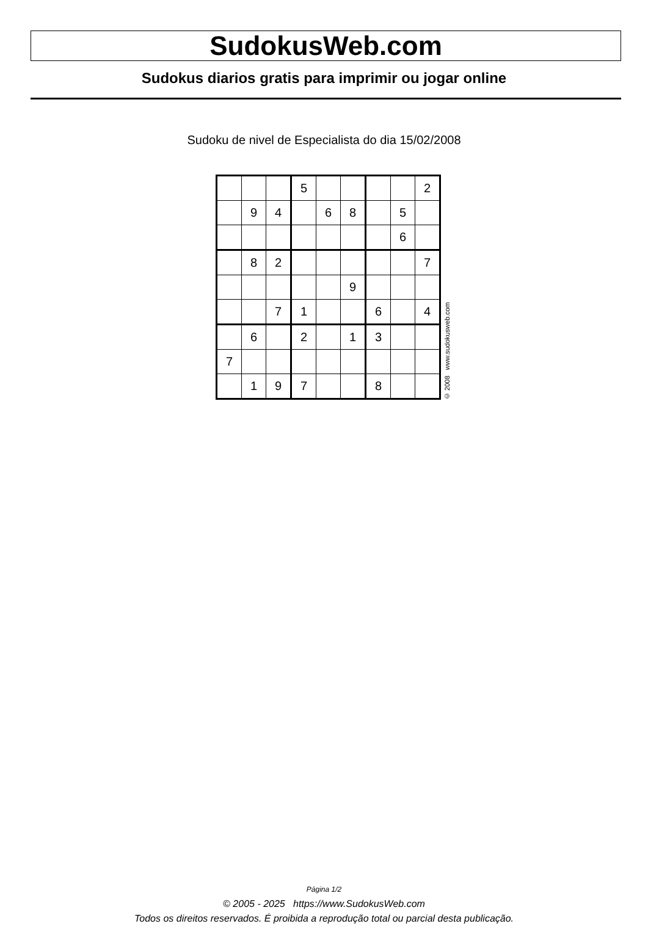SudokusWeb.com
Sudokus diarios gratis para imprimir ou jogar online
Sudoku de nivel de Especialista do dia 15/02/2008
| | | | 5 | | | | | 2 |
| | 9 | 4 | | 6 | 8 | | 5 | |
| | | | | | | | 6 | |
| | 8 | 2 | | | | | | 7 |
| | | | | | 9 | | | |
| | | 7 | 1 | | | 6 | | 4 |
| | 6 | | 2 | | 1 | 3 | | |
| 7 | | | | | | | | |
| | 1 | 9 | 7 | | | 8 | | |
© 2008 www.sudokusweb.com
Página 1/2
© 2005 - 2025 https://www.SudokusWeb.com
Todos os direitos reservados. É proibida a reprodução total ou parcial desta publicação.